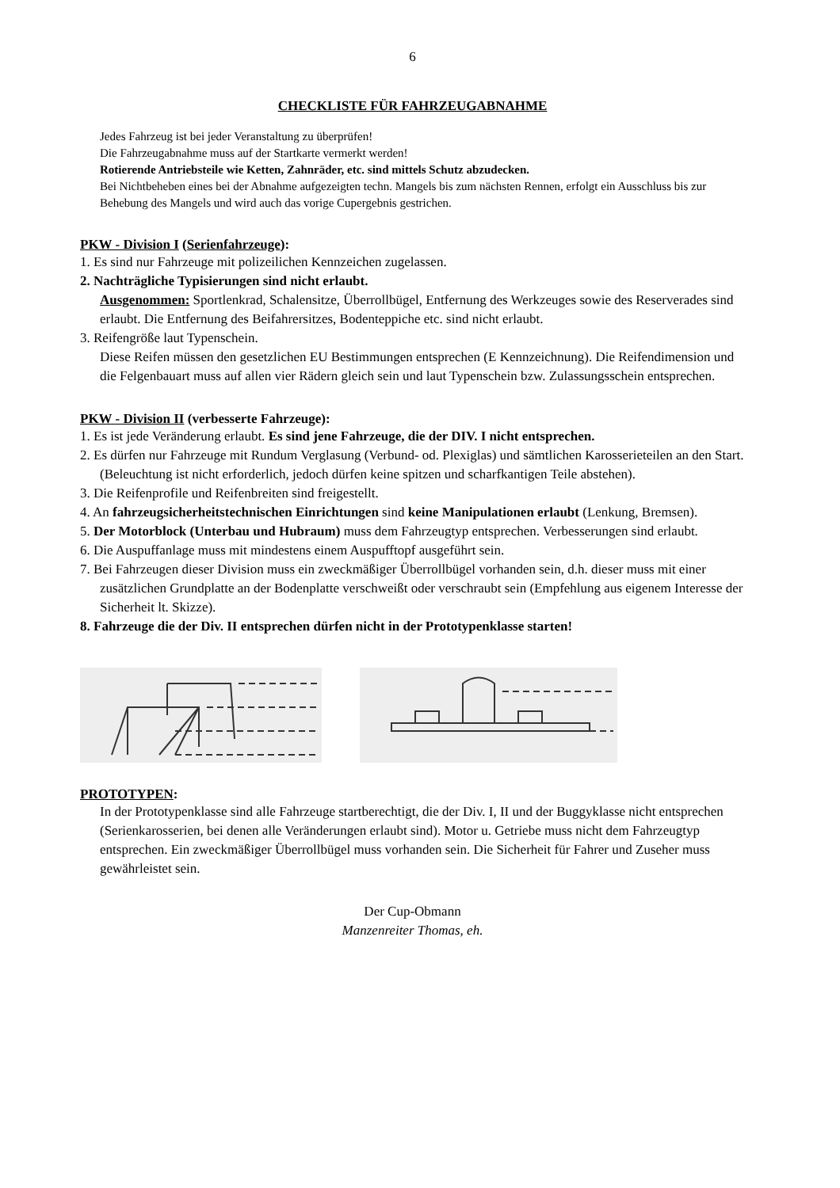6
CHECKLISTE FÜR FAHRZEUGABNAHME
Jedes Fahrzeug ist bei jeder Veranstaltung zu überprüfen!
Die Fahrzeugabnahme muss auf der Startkarte vermerkt werden!
Rotierende Antriebsteile wie Ketten, Zahnräder, etc. sind mittels Schutz abzudecken.
Bei Nichtbeheben eines bei der Abnahme aufgezeigten techn. Mangels bis zum nächsten Rennen, erfolgt ein Ausschluss bis zur Behebung des Mangels und wird auch das vorige Cupergebnis gestrichen.
PKW - Division I (Serienfahrzeuge):
1. Es sind nur Fahrzeuge mit polizeilichen Kennzeichen zugelassen.
2. Nachträgliche Typisierungen sind nicht erlaubt.
Ausgenommen: Sportlenkrad, Schalensitze, Überrollbügel, Entfernung des Werkzeuges sowie des Reserverades sind erlaubt. Die Entfernung des Beifahrersitzes, Bodenteppiche etc. sind nicht erlaubt.
3. Reifengröße laut Typenschein.
Diese Reifen müssen den gesetzlichen EU Bestimmungen entsprechen (E Kennzeichnung). Die Reifendimension und die Felgenbauart muss auf allen vier Rädern gleich sein und laut Typenschein bzw. Zulassungsschein entsprechen.
PKW - Division II (verbesserte Fahrzeuge):
1. Es ist jede Veränderung erlaubt. Es sind jene Fahrzeuge, die der DIV. I nicht entsprechen.
2. Es dürfen nur Fahrzeuge mit Rundum Verglasung (Verbund- od. Plexiglas) und sämtlichen Karosserieteilen an den Start. (Beleuchtung ist nicht erforderlich, jedoch dürfen keine spitzen und scharfkantigen Teile abstehen).
3. Die Reifenprofile und Reifenbreiten sind freigestellt.
4. An fahrzeugsicherheitstechnischen Einrichtungen sind keine Manipulationen erlaubt (Lenkung, Bremsen).
5. Der Motorblock (Unterbau und Hubraum) muss dem Fahrzeugtyp entsprechen. Verbesserungen sind erlaubt.
6. Die Auspuffanlage muss mit mindestens einem Auspufftopf ausgeführt sein.
7. Bei Fahrzeugen dieser Division muss ein zweckmäßiger Überrollbügel vorhanden sein, d.h. dieser muss mit einer zusätzlichen Grundplatte an der Bodenplatte verschweißt oder verschraubt sein (Empfehlung aus eigenem Interesse der Sicherheit lt. Skizze).
8. Fahrzeuge die der Div. II entsprechen dürfen nicht in der Prototypenklasse starten!
PROTOTYPEN:
In der Prototypenklasse sind alle Fahrzeuge startberechtigt, die der Div. I, II und der Buggyklasse nicht entsprechen (Serienkarosserien, bei denen alle Veränderungen erlaubt sind). Motor u. Getriebe muss nicht dem Fahrzeugtyp entsprechen. Ein zweckmäßiger Überrollbügel muss vorhanden sein. Die Sicherheit für Fahrer und Zuseher muss gewährleistet sein.
Der Cup-Obmann
Manzenreiter Thomas, eh.